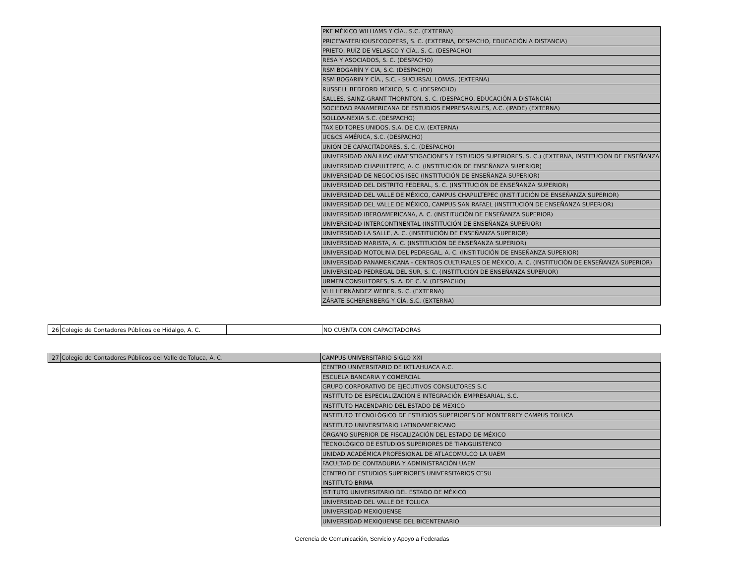| PKF MÉXICO WILLIAMS Y CÍA., S.C. (EXTERNA) |
| PRICEWATERHOUSECOOPERS, S. C. (EXTERNA, DESPACHO, EDUCACIÓN A DISTANCIA) |
| PRIETO, RUÍZ DE VELASCO Y CÍA., S. C. (DESPACHO) |
| RESA Y ASOCIADOS, S. C. (DESPACHO) |
| RSM BOGARÍN Y CIA, S.C. (DESPACHO) |
| RSM BOGARIN Y CÍA., S.C. - SUCURSAL LOMAS. (EXTERNA) |
| RUSSELL BEDFORD MÉXICO, S. C. (DESPACHO) |
| SALLES, SAINZ-GRANT THORNTON, S. C. (DESPACHO, EDUCACIÓN A DISTANCIA) |
| SOCIEDAD PANAMERICANA DE ESTUDIOS EMPRESARIALES, A.C. (IPADE) (EXTERNA) |
| SOLLOA-NEXIA S.C. (DESPACHO) |
| TAX EDITORES UNIDOS, S.A. DE C.V. (EXTERNA) |
| UC&CS AMÉRICA, S.C. (DESPACHO) |
| UNIÓN DE CAPACITADORES, S. C. (DESPACHO) |
| UNIVERSIDAD ANÁHUAC (INVESTIGACIONES Y ESTUDIOS SUPERIORES, S. C.) (EXTERNA, INSTITUCIÓN DE ENSEÑANZA |
| UNIVERSIDAD CHAPULTEPEC, A. C. (INSTITUCIÓN DE ENSEÑANZA SUPERIOR) |
| UNIVERSIDAD DE NEGOCIOS ISEC (INSTITUCIÓN DE ENSEÑANZA SUPERIOR) |
| UNIVERSIDAD DEL DISTRITO FEDERAL, S. C. (INSTITUCIÓN DE ENSEÑANZA SUPERIOR) |
| UNIVERSIDAD DEL VALLE DE MÉXICO, CAMPUS CHAPULTEPEC (INSTITUCIÓN DE ENSEÑANZA SUPERIOR) |
| UNIVERSIDAD DEL VALLE DE MÉXICO, CAMPUS SAN RAFAEL (INSTITUCIÓN DE ENSEÑANZA SUPERIOR) |
| UNIVERSIDAD IBEROAMERICANA, A. C. (INSTITUCIÓN DE ENSEÑANZA SUPERIOR) |
| UNIVERSIDAD INTERCONTINENTAL (INSTITUCIÓN DE ENSEÑANZA SUPERIOR) |
| UNIVERSIDAD LA SALLE, A. C. (INSTITUCIÓN DE ENSEÑANZA SUPERIOR) |
| UNIVERSIDAD MARISTA, A. C. (INSTITUCIÓN DE ENSEÑANZA SUPERIOR) |
| UNIVERSIDAD MOTOLINIA DEL PEDREGAL, A. C. (INSTITUCIÓN DE ENSEÑANZA SUPERIOR) |
| UNIVERSIDAD PANAMERICANA - CENTROS CULTURALES DE MÉXICO, A. C. (INSTITUCIÓN DE ENSEÑANZA SUPERIOR) |
| UNIVERSIDAD PEDREGAL DEL SUR, S. C. (INSTITUCIÓN DE ENSEÑANZA SUPERIOR) |
| URMEN CONSULTORES, S. A. DE C. V. (DESPACHO) |
| VLH HERNÁNDEZ WEBER, S. C. (EXTERNA) |
| ZÁRATE SCHERENBERG Y CÍA, S.C. (EXTERNA) |
| 26 | Colegio de Contadores Públicos de Hidalgo, A. C. | | NO CUENTA CON CAPACITADORAS |
| 27 | Colegio de Contadores Públicos del Valle de Toluca, A. C. | CAMPUS UNIVERSITARIO SIGLO XXI |
| CENTRO UNIVERSITARIO DE IXTLAHUACA A.C. |
| ESCUELA BANCARIA Y COMERCIAL |
| GRUPO CORPORATIVO DE EJECUTIVOS CONSULTORES S.C |
| INSTITUTO DE ESPECIALIZACIÓN E INTEGRACIÓN EMPRESARIAL, S.C. |
| INSTITUTO HACENDARIO DEL ESTADO DE MEXICO |
| INSTITUTO TECNOLÓGICO DE ESTUDIOS SUPERIORES DE MONTERREY CAMPUS TOLUCA |
| INSTITUTO UNIVERSITARIO LATINOAMERICANO |
| ÓRGANO SUPERIOR DE FISCALIZACIÓN DEL ESTADO DE MÉXICO |
| TECNOLÓGICO DE ESTUDIOS SUPERIORES DE TIANGUISTENCO |
| UNIDAD ACADÉMICA PROFESIONAL DE ATLACOMULCO LA UAEM |
| FACULTAD DE CONTADURIA Y ADMINISTRACIÓN UAEM |
| CENTRO DE ESTUDIOS SUPERIORES UNIVERSITARIOS CESU |
| INSTITUTO BRIMA |
| ISTITUTO UNIVERSITARIO DEL ESTADO DE MÉXICO |
| UNIVERSIDAD DEL VALLE DE TOLUCA |
| UNIVERSIDAD MEXIQUENSE |
| UNIVERSIDAD MEXIQUENSE DEL BICENTENARIO |
Gerencia de Comunicación, Servicio y Apoyo a Federadas